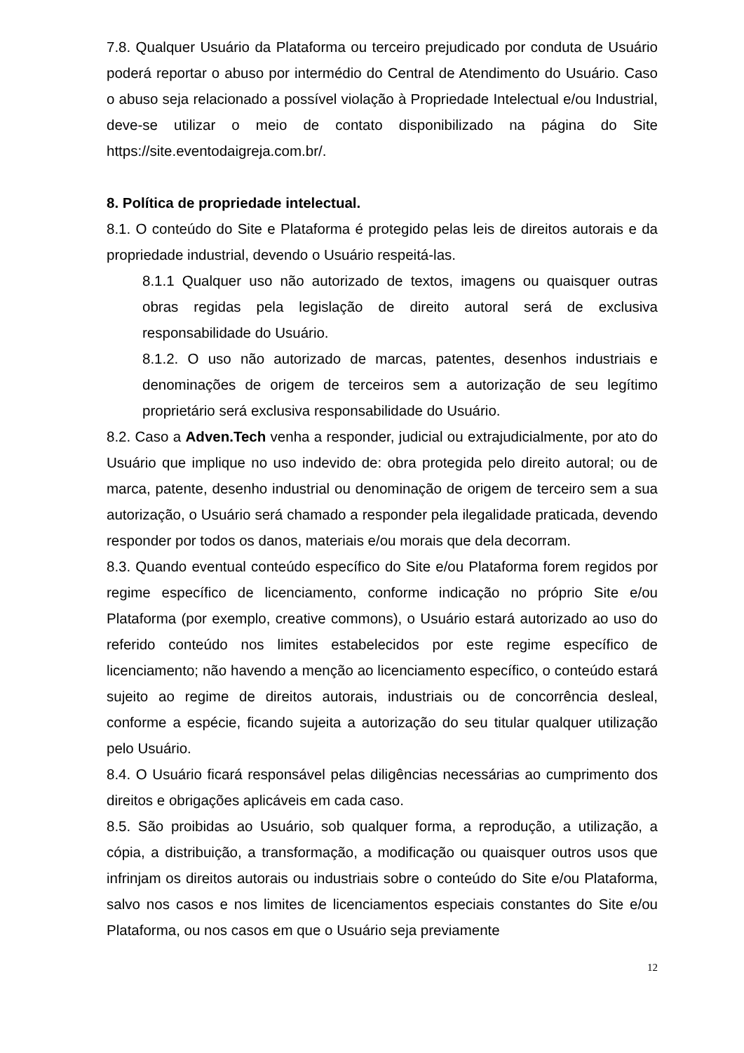7.8. Qualquer Usuário da Plataforma ou terceiro prejudicado por conduta de Usuário poderá reportar o abuso por intermédio do Central de Atendimento do Usuário. Caso o abuso seja relacionado a possível violação à Propriedade Intelectual e/ou Industrial, deve-se utilizar o meio de contato disponibilizado na página do Site https://site.eventodaigreja.com.br/.
8. Política de propriedade intelectual.
8.1. O conteúdo do Site e Plataforma é protegido pelas leis de direitos autorais e da propriedade industrial, devendo o Usuário respeitá-las.
8.1.1 Qualquer uso não autorizado de textos, imagens ou quaisquer outras obras regidas pela legislação de direito autoral será de exclusiva responsabilidade do Usuário.
8.1.2. O uso não autorizado de marcas, patentes, desenhos industriais e denominações de origem de terceiros sem a autorização de seu legítimo proprietário será exclusiva responsabilidade do Usuário.
8.2. Caso a Adven.Tech venha a responder, judicial ou extrajudicialmente, por ato do Usuário que implique no uso indevido de: obra protegida pelo direito autoral; ou de marca, patente, desenho industrial ou denominação de origem de terceiro sem a sua autorização, o Usuário será chamado a responder pela ilegalidade praticada, devendo responder por todos os danos, materiais e/ou morais que dela decorram.
8.3. Quando eventual conteúdo específico do Site e/ou Plataforma forem regidos por regime específico de licenciamento, conforme indicação no próprio Site e/ou Plataforma (por exemplo, creative commons), o Usuário estará autorizado ao uso do referido conteúdo nos limites estabelecidos por este regime específico de licenciamento; não havendo a menção ao licenciamento específico, o conteúdo estará sujeito ao regime de direitos autorais, industriais ou de concorrência desleal, conforme a espécie, ficando sujeita a autorização do seu titular qualquer utilização pelo Usuário.
8.4. O Usuário ficará responsável pelas diligências necessárias ao cumprimento dos direitos e obrigações aplicáveis em cada caso.
8.5. São proibidas ao Usuário, sob qualquer forma, a reprodução, a utilização, a cópia, a distribuição, a transformação, a modificação ou quaisquer outros usos que infrinjam os direitos autorais ou industriais sobre o conteúdo do Site e/ou Plataforma, salvo nos casos e nos limites de licenciamentos especiais constantes do Site e/ou Plataforma, ou nos casos em que o Usuário seja previamente
12